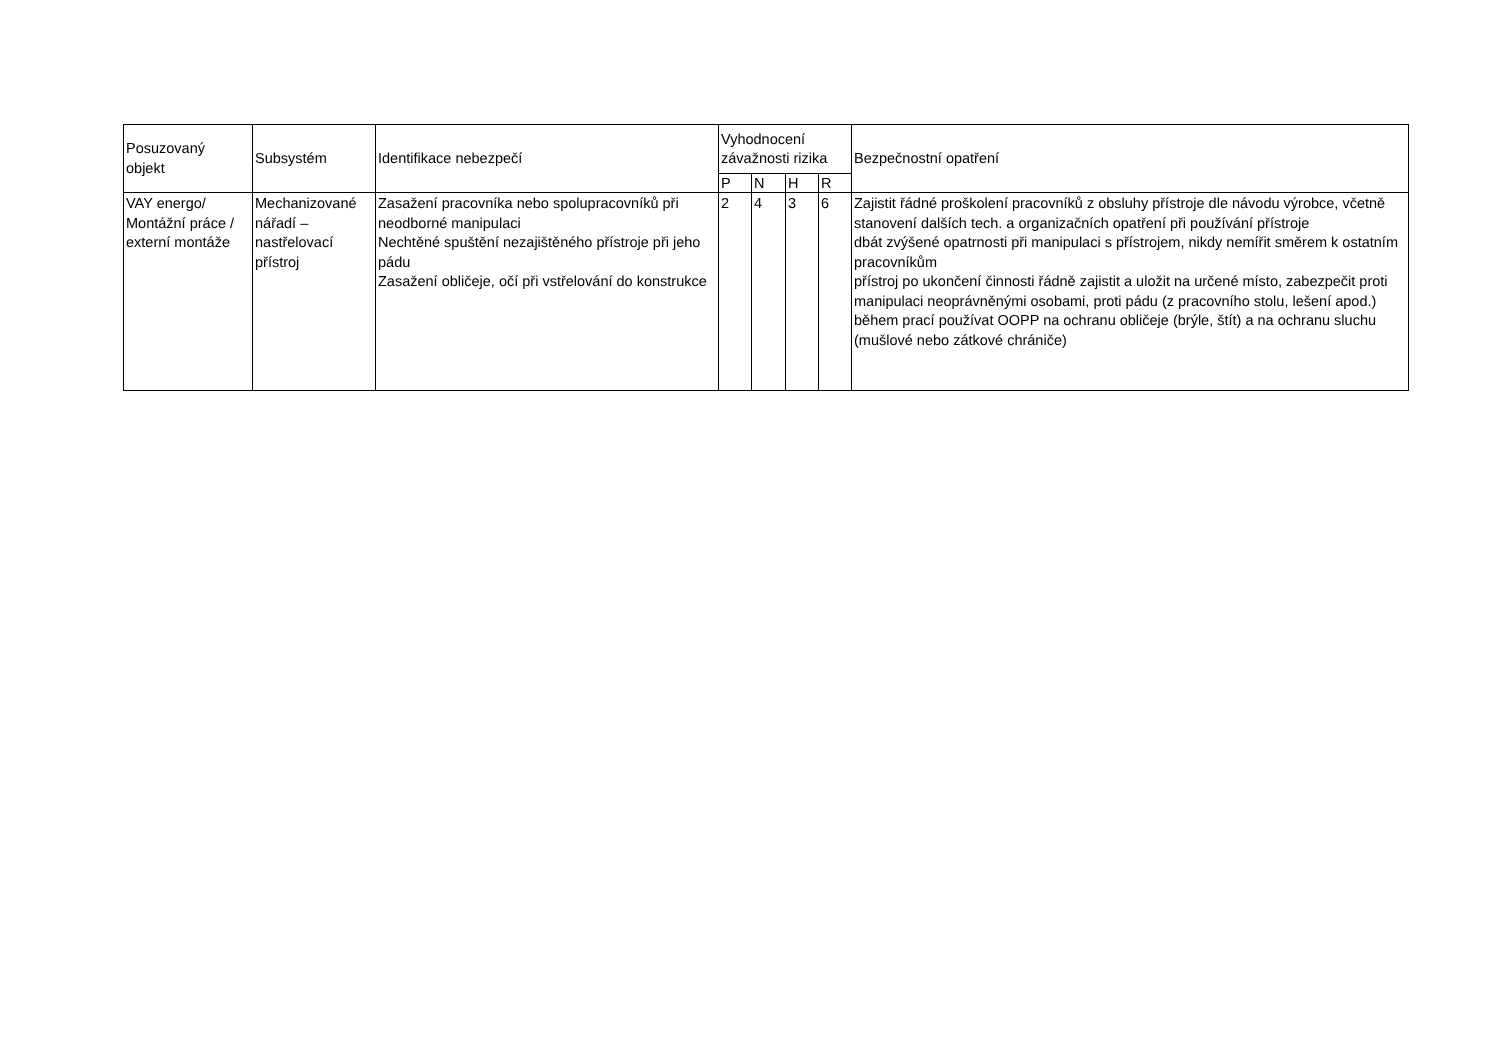| Posuzovaný objekt | Subsystém | Identifikace nebezpečí | Vyhodnocení závažnosti rizika | | | | Bezpečnostní opatření |
| --- | --- | --- | --- | --- | --- | --- | --- |
| | | | P | N | H | R | |
| VAY energo/ Montážní práce / externí montáže | Mechanizované nářadí – nastřelovací přístroj | Zasažení pracovníka nebo spolupracovníků při neodborné manipulaci Nechtěné spuštění nezajištěného přístroje při jeho pádu Zasažení obličeje, očí při vstřelování do konstrukce | 2 | 4 | 3 | 6 | Zajistit řádné proškolení pracovníků z obsluhy přístroje dle návodu výrobce, včetně stanovení dalších tech. a organizačních opatření při používání přístroje dbát zvýšené opatrnosti při manipulaci s přístrojem, nikdy nemířit směrem k ostatním pracovníkům přístroj po ukončení činnosti řádně zajistit a uložit na určené místo, zabezpečit proti manipulaci neoprávněnými osobami, proti pádu (z pracovního stolu, lešení apod.) během prací používat OOPP na ochranu obličeje (brýle, štít) a na ochranu sluchu (mušlové nebo zátkové chrániče) |